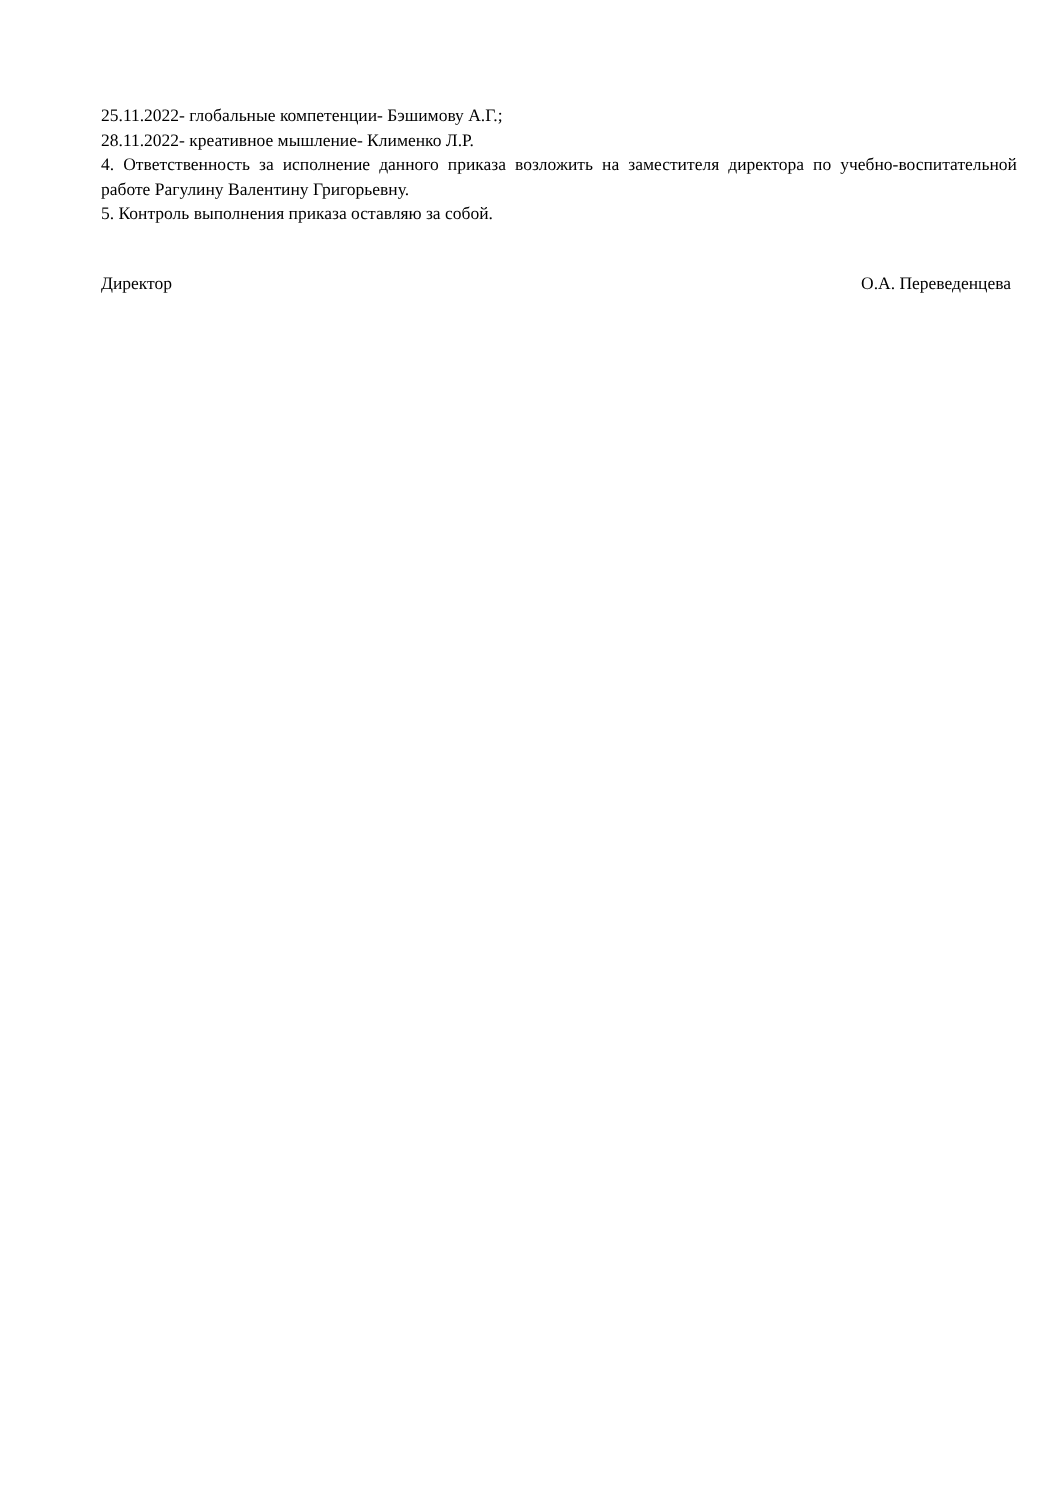25.11.2022- глобальные компетенции- Бэшимову А.Г.;
28.11.2022- креативное мышление- Клименко Л.Р.
4. Ответственность за исполнение данного приказа возложить на заместителя директора по учебно-воспитательной работе Рагулину Валентину Григорьевну.
5. Контроль выполнения приказа оставляю за собой.
Директор О.А. Переведенцева